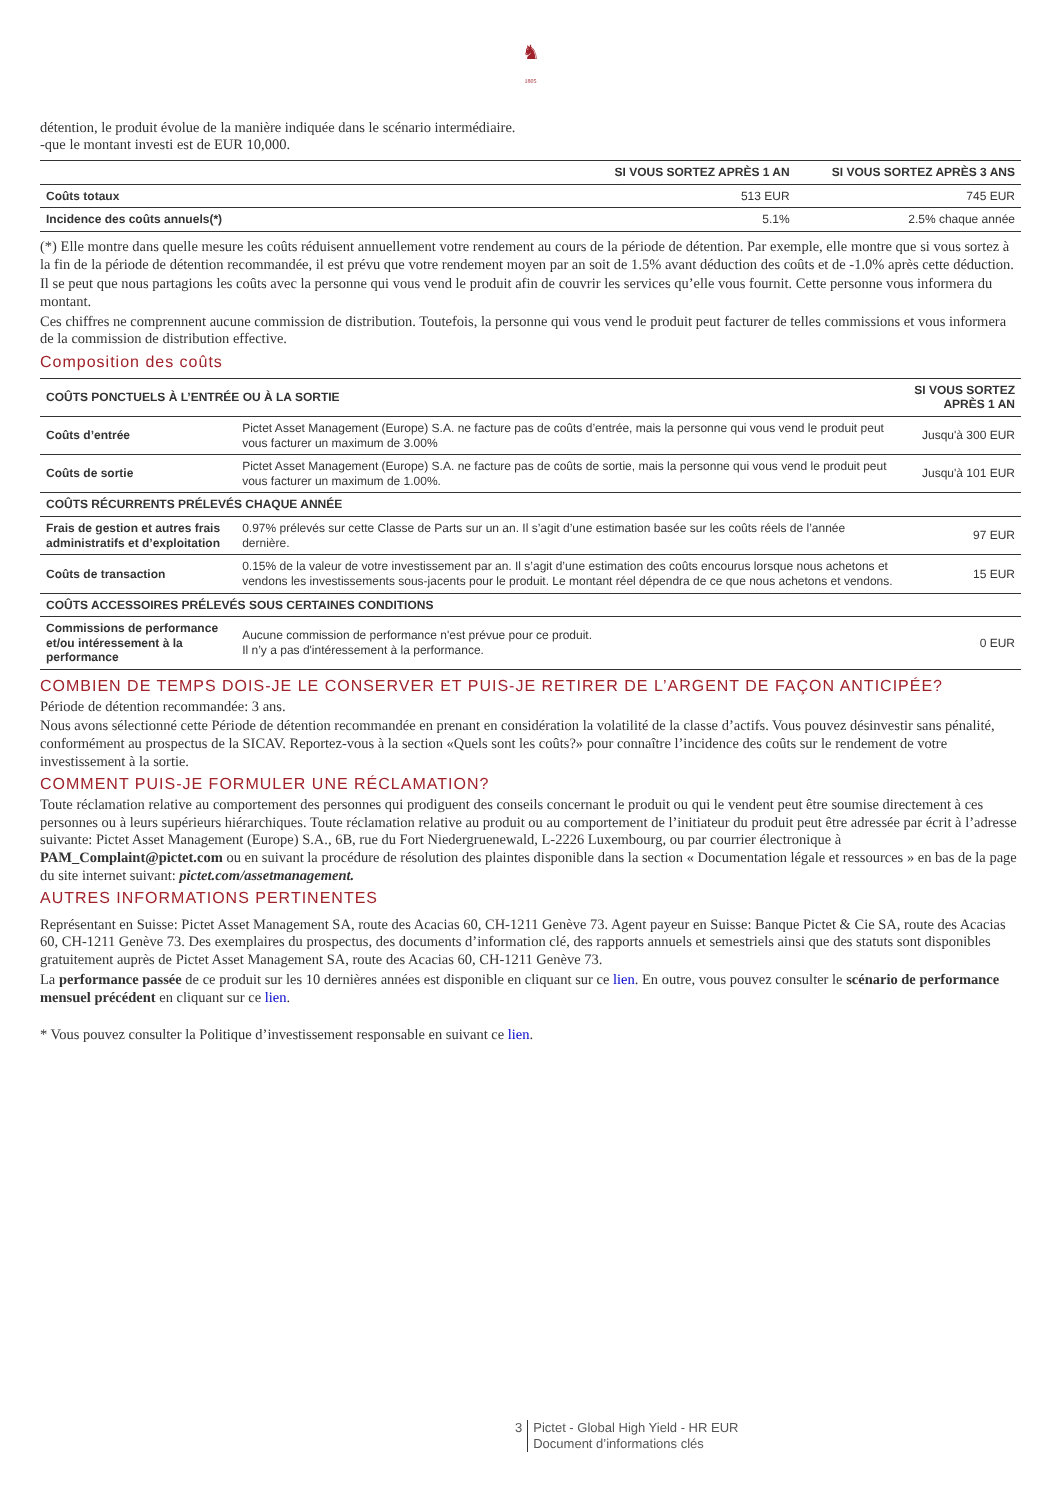♞
1805
détention, le produit évolue de la manière indiquée dans le scénario intermédiaire.
-que le montant investi est de EUR 10,000.
| | SI VOUS SORTEZ APRÈS 1 AN | SI VOUS SORTEZ APRÈS 3 ANS |
| --- | --- | --- |
| Coûts totaux | 513 EUR | 745 EUR |
| Incidence des coûts annuels(*) | 5.1% | 2.5% chaque année |
(*) Elle montre dans quelle mesure les coûts réduisent annuellement votre rendement au cours de la période de détention. Par exemple, elle montre que si vous sortez à la fin de la période de détention recommandée, il est prévu que votre rendement moyen par an soit de 1.5% avant déduction des coûts et de -1.0% après cette déduction.
Il se peut que nous partagions les coûts avec la personne qui vous vend le produit afin de couvrir les services qu’elle vous fournit. Cette personne vous informera du montant.
Ces chiffres ne comprennent aucune commission de distribution. Toutefois, la personne qui vous vend le produit peut facturer de telles commissions et vous informera de la commission de distribution effective.
Composition des coûts
| COÛTS PONCTUELS À L’ENTRÉE OU À LA SORTIE | | SI VOUS SORTEZ APRÈS 1 AN |
| --- | --- | --- |
| Coûts d’entrée | Pictet Asset Management (Europe) S.A. ne facture pas de coûts d’entrée, mais la personne qui vous vend le produit peut vous facturer un maximum de 3.00% | Jusqu'à 300 EUR |
| Coûts de sortie | Pictet Asset Management (Europe) S.A. ne facture pas de coûts de sortie, mais la personne qui vous vend le produit peut vous facturer un maximum de 1.00%. | Jusqu'à 101 EUR |
| COÛTS RÉCURRENTS PRÉLEVÉS CHAQUE ANNÉE | | |
| Frais de gestion et autres frais administratifs et d’exploitation | 0.97% prélevés sur cette Classe de Parts sur un an. Il s’agit d’une estimation basée sur les coûts réels de l’année dernière. | 97 EUR |
| Coûts de transaction | 0.15% de la valeur de votre investissement par an. Il s’agit d’une estimation des coûts encourus lorsque nous achetons et vendons les investissements sous-jacents pour le produit. Le montant réel dépendra de ce que nous achetons et vendons. | 15 EUR |
| COÛTS ACCESSOIRES PRÉLEVÉS SOUS CERTAINES CONDITIONS | | |
| Commissions de performance et/ou intéressement à la performance | Aucune commission de performance n'est prévue pour ce produit. Il n’y a pas d'intéressement à la performance. | 0 EUR |
COMBIEN DE TEMPS DOIS-JE LE CONSERVER ET PUIS-JE RETIRER DE L’ARGENT DE FAÇON ANTICIPÉE?
Période de détention recommandée: 3 ans.
Nous avons sélectionné cette Période de détention recommandée en prenant en considération la volatilité de la classe d’actifs. Vous pouvez désinvestir sans pénalité, conformément au prospectus de la SICAV. Reportez-vous à la section «Quels sont les coûts?» pour connaître l’incidence des coûts sur le rendement de votre investissement à la sortie.
COMMENT PUIS-JE FORMULER UNE RÉCLAMATION?
Toute réclamation relative au comportement des personnes qui prodiguent des conseils concernant le produit ou qui le vendent peut être soumise directement à ces personnes ou à leurs supérieurs hiérarchiques. Toute réclamation relative au produit ou au comportement de l’initiateur du produit peut être adressée par écrit à l’adresse suivante: Pictet Asset Management (Europe) S.A., 6B, rue du Fort Niedergruenewald, L-2226 Luxembourg, ou par courrier électronique à PAM_Complaint@pictet.com ou en suivant la procédure de résolution des plaintes disponible dans la section « Documentation légale et ressources » en bas de la page du site internet suivant: pictet.com/assetmanagement.
AUTRES INFORMATIONS PERTINENTES
Représentant en Suisse: Pictet Asset Management SA, route des Acacias 60, CH-1211 Genève 73. Agent payeur en Suisse: Banque Pictet & Cie SA, route des Acacias 60, CH-1211 Genève 73. Des exemplaires du prospectus, des documents d’information clé, des rapports annuels et semestriels ainsi que des statuts sont disponibles gratuitement auprès de Pictet Asset Management SA, route des Acacias 60, CH-1211 Genève 73.
La performance passée de ce produit sur les 10 dernières années est disponible en cliquant sur ce lien. En outre, vous pouvez consulter le scénario de performance mensuel précédent en cliquant sur ce lien.
* Vous pouvez consulter la Politique d’investissement responsable en suivant ce lien.
3 Pictet - Global High Yield - HR EUR
Document d’informations clés